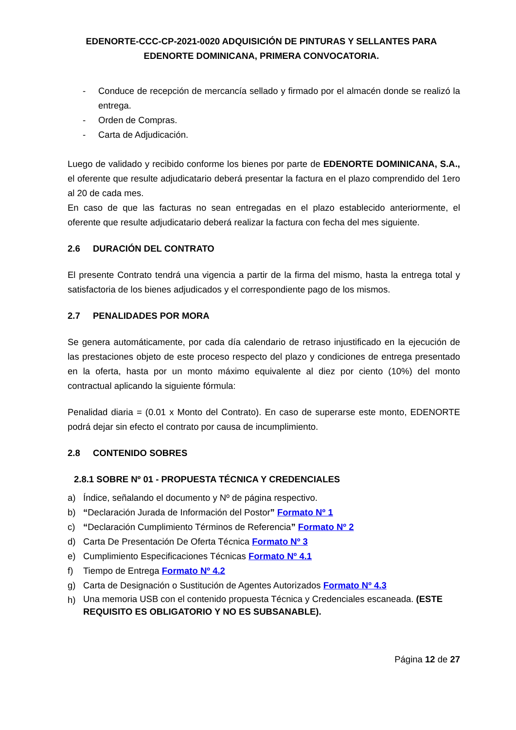EDENORTE-CCC-CP-2021-0020 ADQUISICIÓN DE PINTURAS Y SELLANTES PARA EDENORTE DOMINICANA, PRIMERA CONVOCATORIA.
- Conduce de recepción de mercancía sellado y firmado por el almacén donde se realizó la entrega.
- Orden de Compras.
- Carta de Adjudicación.
Luego de validado y recibido conforme los bienes por parte de EDENORTE DOMINICANA, S.A., el oferente que resulte adjudicatario deberá presentar la factura en el plazo comprendido del 1ero al 20 de cada mes.
En caso de que las facturas no sean entregadas en el plazo establecido anteriormente, el oferente que resulte adjudicatario deberá realizar la factura con fecha del mes siguiente.
2.6 DURACIÓN DEL CONTRATO
El presente Contrato tendrá una vigencia a partir de la firma del mismo, hasta la entrega total y satisfactoria de los bienes adjudicados y el correspondiente pago de los mismos.
2.7 PENALIDADES POR MORA
Se genera automáticamente, por cada día calendario de retraso injustificado en la ejecución de las prestaciones objeto de este proceso respecto del plazo y condiciones de entrega presentado en la oferta, hasta por un monto máximo equivalente al diez por ciento (10%) del monto contractual aplicando la siguiente fórmula:
Penalidad diaria = (0.01 x Monto del Contrato). En caso de superarse este monto, EDENORTE podrá dejar sin efecto el contrato por causa de incumplimiento.
2.8 CONTENIDO SOBRES
2.8.1 SOBRE Nº 01 - PROPUESTA TÉCNICA Y CREDENCIALES
a) Índice, señalando el documento y Nº de página respectivo.
b) “Declaración Jurada de Información del Postor” Formato Nº 1
c) “Declaración Cumplimiento Términos de Referencia” Formato Nº 2
d) Carta De Presentación De Oferta Técnica Formato Nº 3
e) Cumplimiento Especificaciones Técnicas Formato Nº 4.1
f) Tiempo de Entrega Formato Nº 4.2
g) Carta de Designación o Sustitución de Agentes Autorizados Formato Nº 4.3
h)
Una memoria USB con el contenido propuesta Técnica y Credenciales escaneada. (ESTE REQUISITO ES OBLIGATORIO Y NO ES SUBSANABLE).
Página 12 de 27